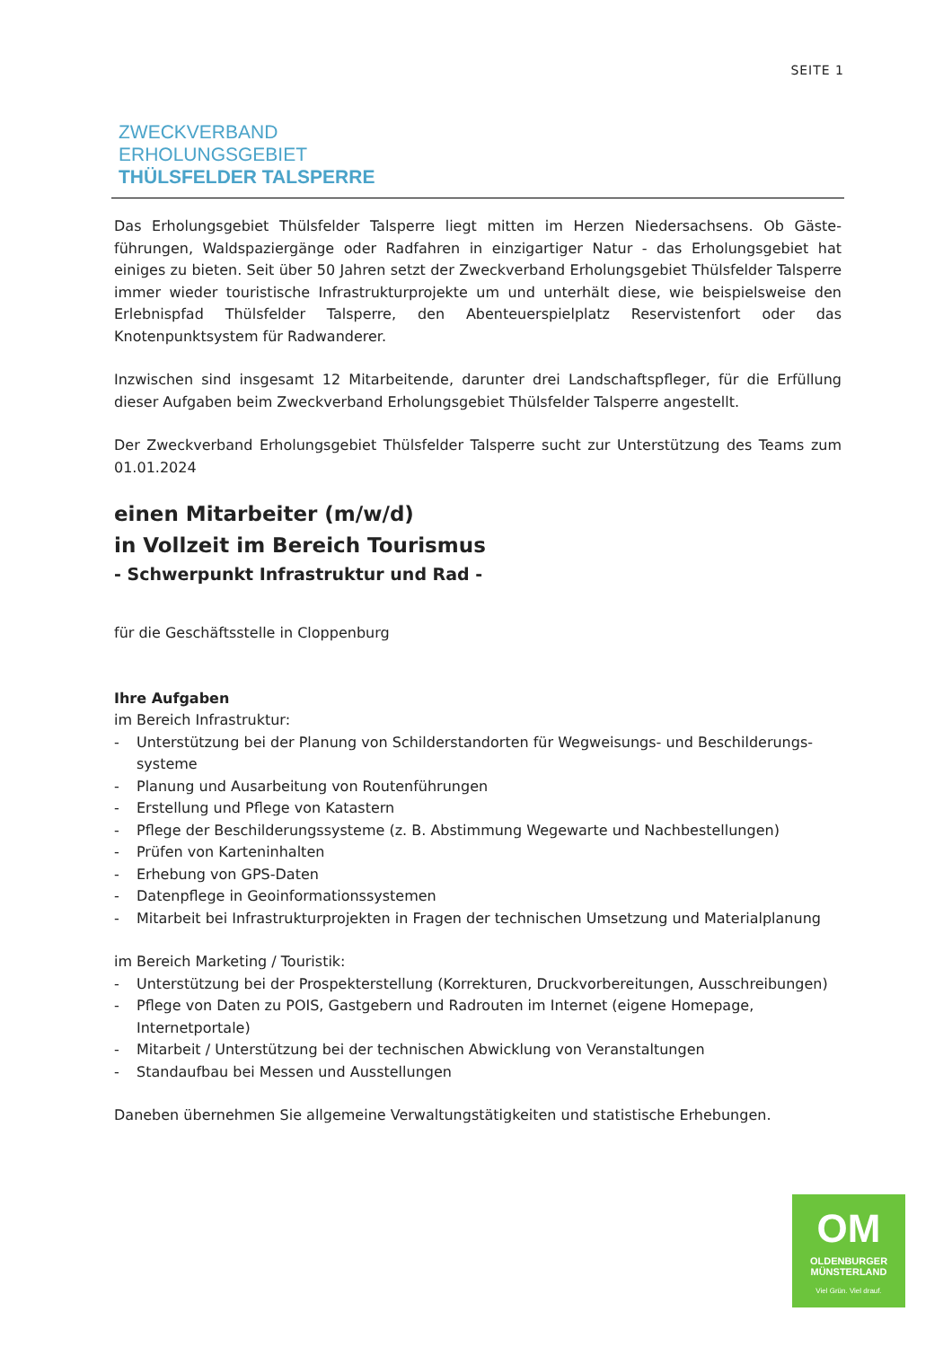SEITE 1
ZWECKVERBAND
ERHOLUNGSGEBIET
THÜLSFELDER TALSPERRE
Das Erholungsgebiet Thülsfelder Talsperre liegt mitten im Herzen Niedersachsens. Ob Gäste­führungen, Waldspaziergänge oder Radfahren in einzigartiger Natur - das Erholungsgebiet hat einiges zu bieten. Seit über 50 Jahren setzt der Zweckverband Erholungsgebiet Thülsfelder Talsperre immer wieder touristische Infrastrukturprojekte um und unterhält diese, wie beispielsweise den Erlebnispfad Thülsfelder Talsperre, den Abenteuerspielplatz Reservistenfort oder das Knotenpunktsystem für Radwanderer.
Inzwischen sind insgesamt 12 Mitarbeitende, darunter drei Landschaftspfleger, für die Erfüllung dieser Aufgaben beim Zweckverband Erholungsgebiet Thülsfelder Talsperre angestellt.
Der Zweckverband Erholungsgebiet Thülsfelder Talsperre sucht zur Unterstützung des Teams zum 01.01.2024
einen Mitarbeiter (m/w/d)
in Vollzeit im Bereich Tourismus
- Schwerpunkt Infrastruktur und Rad -
für die Geschäftsstelle in Cloppenburg
Ihre Aufgaben
im Bereich Infrastruktur:
- Unterstützung bei der Planung von Schilderstandorten für Wegweisungs- und Beschilderungs­systeme
- Planung und Ausarbeitung von Routenführungen
- Erstellung und Pflege von Katastern
- Pflege der Beschilderungssysteme (z. B. Abstimmung Wegewarte und Nachbestellungen)
- Prüfen von Karteninhalten
- Erhebung von GPS-Daten
- Datenpflege in Geoinformationssystemen
- Mitarbeit bei Infrastrukturprojekten in Fragen der technischen Umsetzung und Materialplanung
im Bereich Marketing / Touristik:
- Unterstützung bei der Prospekterstellung (Korrekturen, Druckvorbereitungen, Ausschreibungen)
- Pflege von Daten zu POIS, Gastgebern und Radrouten im Internet (eigene Homepage, Internetportale)
- Mitarbeit / Unterstützung bei der technischen Abwicklung von Veranstaltungen
- Standaufbau bei Messen und Ausstellungen
Daneben übernehmen Sie allgemeine Verwaltungstätigkeiten und statistische Erhebungen.
OM
OLDENBURGER
MÜNSTERLAND
Viel Grün. Viel drauf.